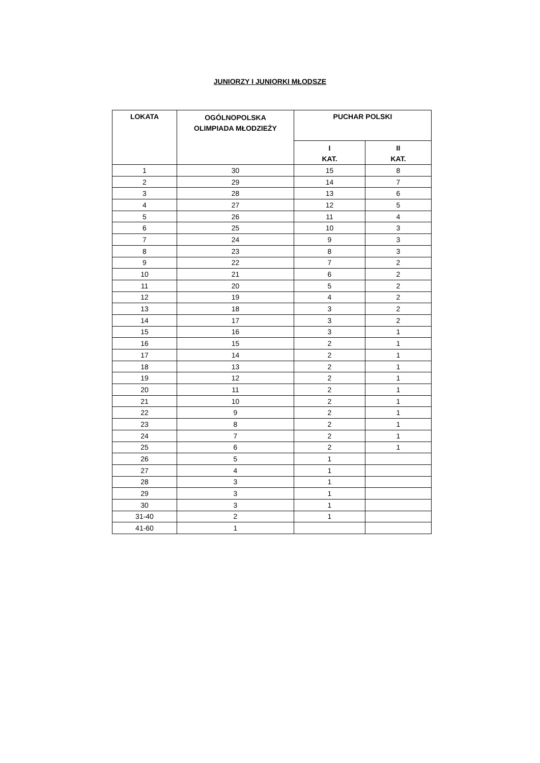JUNIORZY I JUNIORKI MŁODSZE
| LOKATA | OGÓLNOPOLSKA OLIMPIADA MŁODZIEŻY | PUCHAR POLSKI | |
| --- | --- | --- | --- |
| | | I KAT. | II KAT. |
| 1 | 30 | 15 | 8 |
| 2 | 29 | 14 | 7 |
| 3 | 28 | 13 | 6 |
| 4 | 27 | 12 | 5 |
| 5 | 26 | 11 | 4 |
| 6 | 25 | 10 | 3 |
| 7 | 24 | 9 | 3 |
| 8 | 23 | 8 | 3 |
| 9 | 22 | 7 | 2 |
| 10 | 21 | 6 | 2 |
| 11 | 20 | 5 | 2 |
| 12 | 19 | 4 | 2 |
| 13 | 18 | 3 | 2 |
| 14 | 17 | 3 | 2 |
| 15 | 16 | 3 | 1 |
| 16 | 15 | 2 | 1 |
| 17 | 14 | 2 | 1 |
| 18 | 13 | 2 | 1 |
| 19 | 12 | 2 | 1 |
| 20 | 11 | 2 | 1 |
| 21 | 10 | 2 | 1 |
| 22 | 9 | 2 | 1 |
| 23 | 8 | 2 | 1 |
| 24 | 7 | 2 | 1 |
| 25 | 6 | 2 | 1 |
| 26 | 5 | 1 | |
| 27 | 4 | 1 | |
| 28 | 3 | 1 | |
| 29 | 3 | 1 | |
| 30 | 3 | 1 | |
| 31-40 | 2 | 1 | |
| 41-60 | 1 | | |